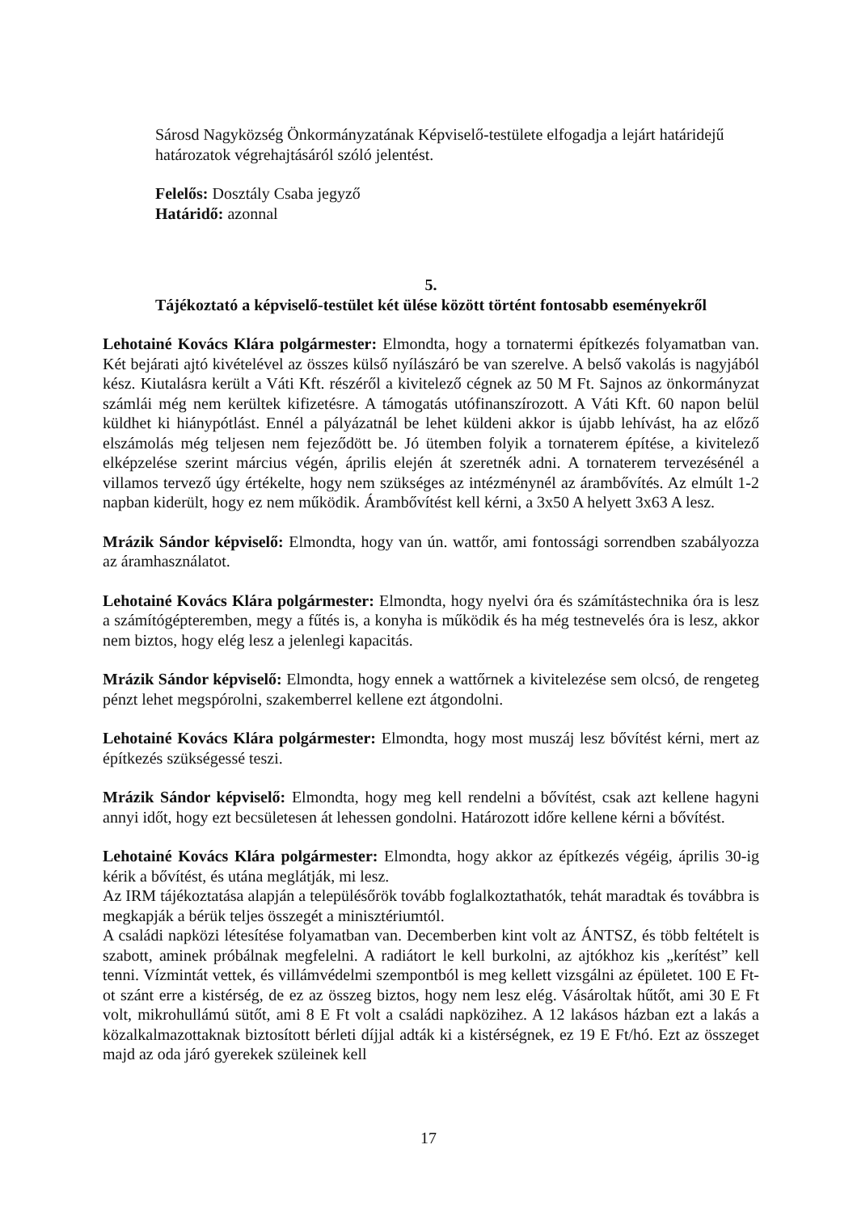Sárosd Nagyközség Önkormányzatának Képviselő-testülete elfogadja a lejárt határidejű határozatok végrehajtásáról szóló jelentést.
Felelős: Dosztály Csaba jegyző
Határidő: azonnal
5.
Tájékoztató a képviselő-testület két ülése között történt fontosabb eseményekről
Lehotainé Kovács Klára polgármester: Elmondta, hogy a tornatermi építkezés folyamatban van. Két bejárati ajtó kivételével az összes külső nyílászáró be van szerelve. A belső vakolás is nagyjából kész. Kiutalásra került a Váti Kft. részéről a kivitelező cégnek az 50 M Ft. Sajnos az önkormányzat számlái még nem kerültek kifizetésre. A támogatás utófinanszírozott. A Váti Kft. 60 napon belül küldhet ki hiánypótlást. Ennél a pályázatnál be lehet küldeni akkor is újabb lehívást, ha az előző elszámolás még teljesen nem fejeződött be. Jó ütemben folyik a tornaterem építése, a kivitelező elképzelése szerint március végén, április elején át szeretnék adni. A tornaterem tervezésénél a villamos tervező úgy értékelte, hogy nem szükséges az intézménynél az árambővítés. Az elmúlt 1-2 napban kiderült, hogy ez nem működik. Árambővítést kell kérni, a 3x50 A helyett 3x63 A lesz.
Mrázik Sándor képviselő: Elmondta, hogy van ún. wattőr, ami fontossági sorrendben szabályozza az áramhasználatot.
Lehotainé Kovács Klára polgármester: Elmondta, hogy nyelvi óra és számítástechnika óra is lesz a számítógépteremben, megy a fűtés is, a konyha is működik és ha még testnevelés óra is lesz, akkor nem biztos, hogy elég lesz a jelenlegi kapacitás.
Mrázik Sándor képviselő: Elmondta, hogy ennek a wattőrnek a kivitelezése sem olcsó, de rengeteg pénzt lehet megspórolni, szakemberrel kellene ezt átgondolni.
Lehotainé Kovács Klára polgármester: Elmondta, hogy most muszáj lesz bővítést kérni, mert az építkezés szükségessé teszi.
Mrázik Sándor képviselő: Elmondta, hogy meg kell rendelni a bővítést, csak azt kellene hagyni annyi időt, hogy ezt becsületesen át lehessen gondolni. Határozott időre kellene kérni a bővítést.
Lehotainé Kovács Klára polgármester: Elmondta, hogy akkor az építkezés végéig, április 30-ig kérik a bővítést, és utána meglátják, mi lesz.
Az IRM tájékoztatása alapján a településőrök tovább foglalkoztathatók, tehát maradtak és továbbra is megkapják a bérük teljes összegét a minisztériumtól.
A családi napközi létesítése folyamatban van. Decemberben kint volt az ÁNTSZ, és több feltételt is szabott, aminek próbálnak megfelelni. A radiátort le kell burkolni, az ajtókhoz kis „kerítést” kell tenni. Vízmintát vettek, és villámvédelmi szempontból is meg kellett vizsgálni az épületet. 100 E Ft-ot szánt erre a kistérség, de ez az összeg biztos, hogy nem lesz elég. Vásároltak hűtőt, ami 30 E Ft volt, mikrohullámú sütőt, ami 8 E Ft volt a családi napközihez. A 12 lakásos házban ezt a lakás a közalkalmazottaknak biztosított bérleti díjjal adták ki a kistérségnek, ez 19 E Ft/hó. Ezt az összeget majd az oda járó gyerekek szüleinek kell
17